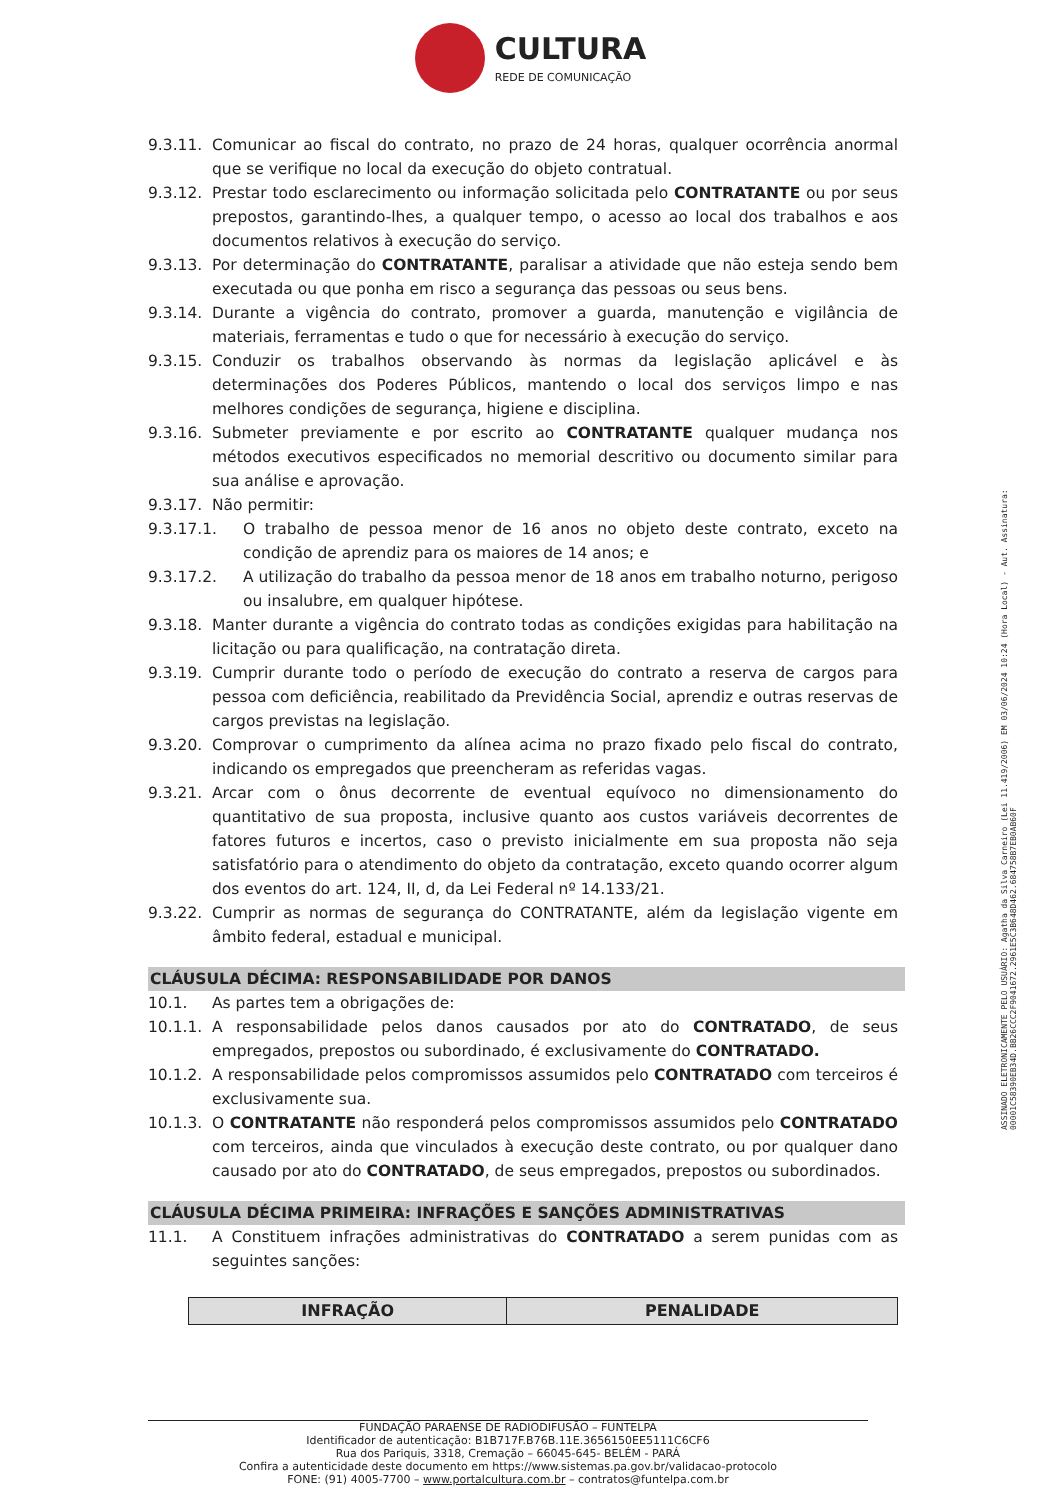CULTURA
REDE DE COMUNICAÇÃO
9.3.11. Comunicar ao fiscal do contrato, no prazo de 24 horas, qualquer ocorrência anormal que se verifique no local da execução do objeto contratual.
9.3.12. Prestar todo esclarecimento ou informação solicitada pelo CONTRATANTE ou por seus prepostos, garantindo-lhes, a qualquer tempo, o acesso ao local dos trabalhos e aos documentos relativos à execução do serviço.
9.3.13. Por determinação do CONTRATANTE, paralisar a atividade que não esteja sendo bem executada ou que ponha em risco a segurança das pessoas ou seus bens.
9.3.14. Durante a vigência do contrato, promover a guarda, manutenção e vigilância de materiais, ferramentas e tudo o que for necessário à execução do serviço.
9.3.15. Conduzir os trabalhos observando às normas da legislação aplicável e às determinações dos Poderes Públicos, mantendo o local dos serviços limpo e nas melhores condições de segurança, higiene e disciplina.
9.3.16. Submeter previamente e por escrito ao CONTRATANTE qualquer mudança nos métodos executivos especificados no memorial descritivo ou documento similar para sua análise e aprovação.
9.3.17. Não permitir:
9.3.17.1. O trabalho de pessoa menor de 16 anos no objeto deste contrato, exceto na condição de aprendiz para os maiores de 14 anos; e
9.3.17.2. A utilização do trabalho da pessoa menor de 18 anos em trabalho noturno, perigoso ou insalubre, em qualquer hipótese.
9.3.18. Manter durante a vigência do contrato todas as condições exigidas para habilitação na licitação ou para qualificação, na contratação direta.
9.3.19. Cumprir durante todo o período de execução do contrato a reserva de cargos para pessoa com deficiência, reabilitado da Previdência Social, aprendiz e outras reservas de cargos previstas na legislação.
9.3.20. Comprovar o cumprimento da alínea acima no prazo fixado pelo fiscal do contrato, indicando os empregados que preencheram as referidas vagas.
9.3.21. Arcar com o ônus decorrente de eventual equívoco no dimensionamento do quantitativo de sua proposta, inclusive quanto aos custos variáveis decorrentes de fatores futuros e incertos, caso o previsto inicialmente em sua proposta não seja satisfatório para o atendimento do objeto da contratação, exceto quando ocorrer algum dos eventos do art. 124, II, d, da Lei Federal nº 14.133/21.
9.3.22. Cumprir as normas de segurança do CONTRATANTE, além da legislação vigente em âmbito federal, estadual e municipal.
CLÁUSULA DÉCIMA: RESPONSABILIDADE POR DANOS
10.1. As partes tem a obrigações de:
10.1.1. A responsabilidade pelos danos causados por ato do CONTRATADO, de seus empregados, prepostos ou subordinado, é exclusivamente do CONTRATADO.
10.1.2. A responsabilidade pelos compromissos assumidos pelo CONTRATADO com terceiros é exclusivamente sua.
10.1.3. O CONTRATANTE não responderá pelos compromissos assumidos pelo CONTRATADO com terceiros, ainda que vinculados à execução deste contrato, ou por qualquer dano causado por ato do CONTRATADO, de seus empregados, prepostos ou subordinados.
CLÁUSULA DÉCIMA PRIMEIRA: INFRAÇÕES E SANÇÕES ADMINISTRATIVAS
11.1. A Constituem infrações administrativas do CONTRATADO a serem punidas com as seguintes sanções:
| INFRAÇÃO | PENALIDADE |
| --- | --- |
ASSINADO ELETRONICAMENTE PELO USUÁRIO: Agatha da Silva Carneiro (Lei 11.419/2006) EM 03/06/2024 10:24 (Hora Local) - Aut. Assinatura: 00001C58390EB34D.BB26CCC2F9041672.2961E5C3B648D462.684758B7EB0AB60F
FUNDAÇÃO PARAENSE DE RADIODIFUSÃO – FUNTELPA
Identificador de autenticação: B1B717F.B76B.11E.3656150EE5111C6CF6
Rua dos Pariquis, 3318, Cremação – 66045-645- BELÉM - PARÁ
Confira a autenticidade deste documento em https://www.sistemas.pa.gov.br/validacao-protocolo
FONE: (91) 4005-7700 – www.portalcultura.com.br – contratos@funtelpa.com.br